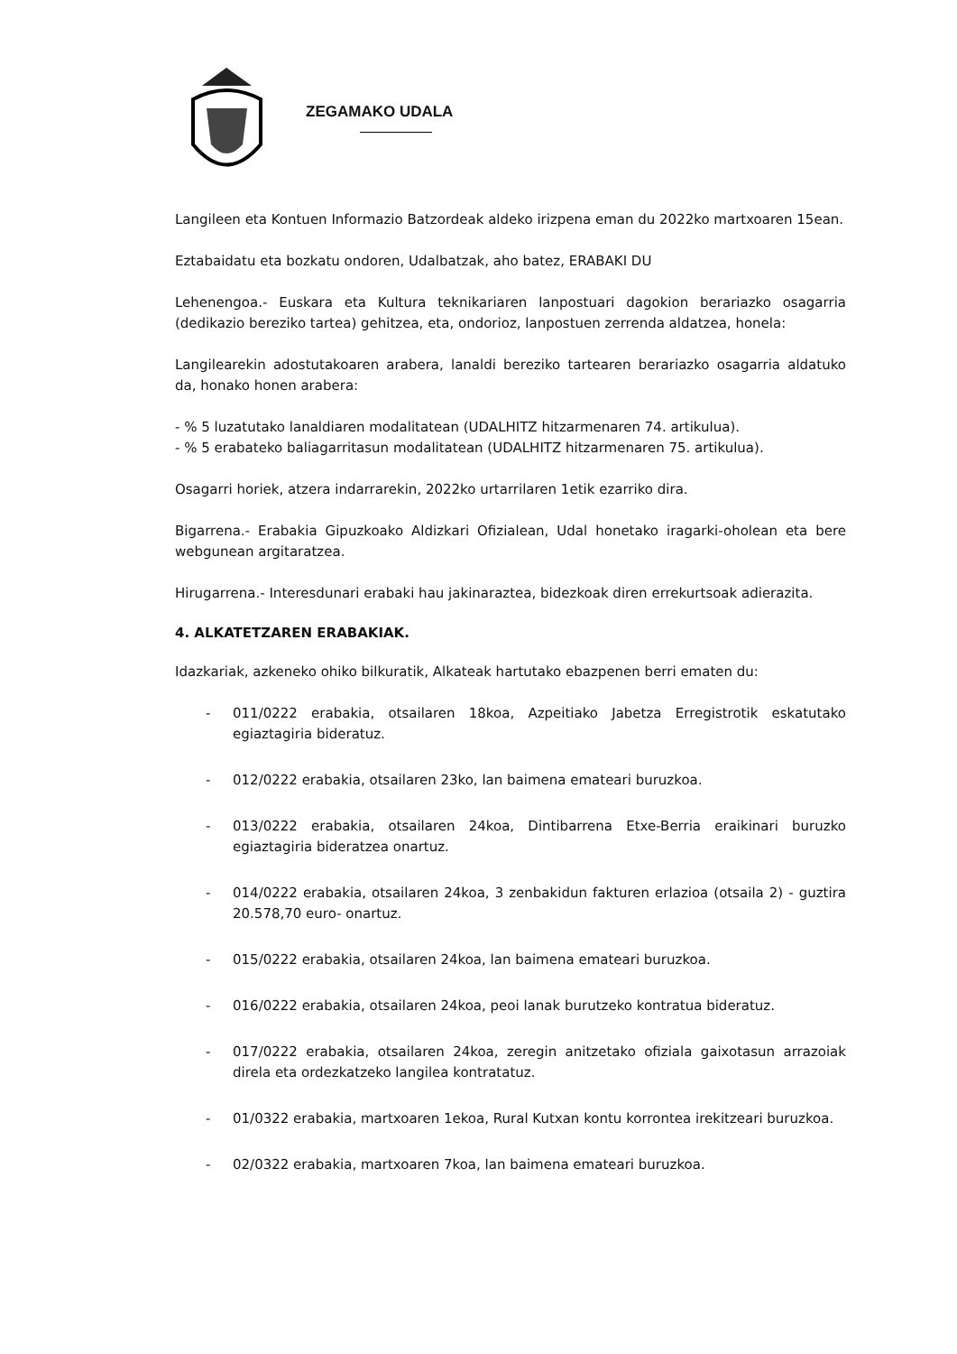ZEGAMAKO UDALA
Langileen eta Kontuen Informazio Batzordeak aldeko irizpena eman du 2022ko martxoaren 15ean.
Eztabaidatu eta bozkatu ondoren, Udalbatzak, aho batez, ERABAKI DU
Lehenengoa.- Euskara eta Kultura teknikariaren lanpostuari dagokion berariazko osagarria (dedikazio bereziko tartea) gehitzea, eta, ondorioz, lanpostuen zerrenda aldatzea, honela:
Langilearekin adostutakoaren arabera, lanaldi bereziko tartearen berariazko osagarria aldatuko da, honako honen arabera:
- % 5 luzatutako lanaldiaren modalitatean (UDALHITZ hitzarmenaren 74. artikulua).
- % 5 erabateko baliagarritasun modalitatean (UDALHITZ hitzarmenaren 75. artikulua).
Osagarri horiek, atzera indarrarekin, 2022ko urtarrilaren 1etik ezarriko dira.
Bigarrena.- Erabakia Gipuzkoako Aldizkari Ofizialean, Udal honetako iragarki-oholean eta bere webgunean argitaratzea.
Hirugarrena.- Interesdunari erabaki hau jakinaraztea, bidezkoak diren errekurtsoak adierazita.
4. ALKATETZAREN ERABAKIAK.
Idazkariak, azkeneko ohiko bilkuratik, Alkateak hartutako ebazpenen berri ematen du:
- 011/0222 erabakia, otsailaren 18koa, Azpeitiako Jabetza Erregistrotik eskatutako egiaztagiria bideratuz.
- 012/0222 erabakia, otsailaren 23ko, lan baimena emateari buruzkoa.
- 013/0222 erabakia, otsailaren 24koa, Dintibarrena Etxe-Berria eraikinari buruzko egiaztagiria bideratzea onartuz.
- 014/0222 erabakia, otsailaren 24koa, 3 zenbakidun fakturen erlazioa (otsaila 2) - guztira 20.578,70 euro- onartuz.
- 015/0222 erabakia, otsailaren 24koa, lan baimena emateari buruzkoa.
- 016/0222 erabakia, otsailaren 24koa, peoi lanak burutzeko kontratua bideratuz.
- 017/0222 erabakia, otsailaren 24koa, zeregin anitzetako ofiziala gaixotasun arrazoiak direla eta ordezkatzeko langilea kontratatuz.
- 01/0322 erabakia, martxoaren 1ekoa, Rural Kutxan kontu korrontea irekitzeari buruzkoa.
- 02/0322 erabakia, martxoaren 7koa, lan baimena emateari buruzkoa.